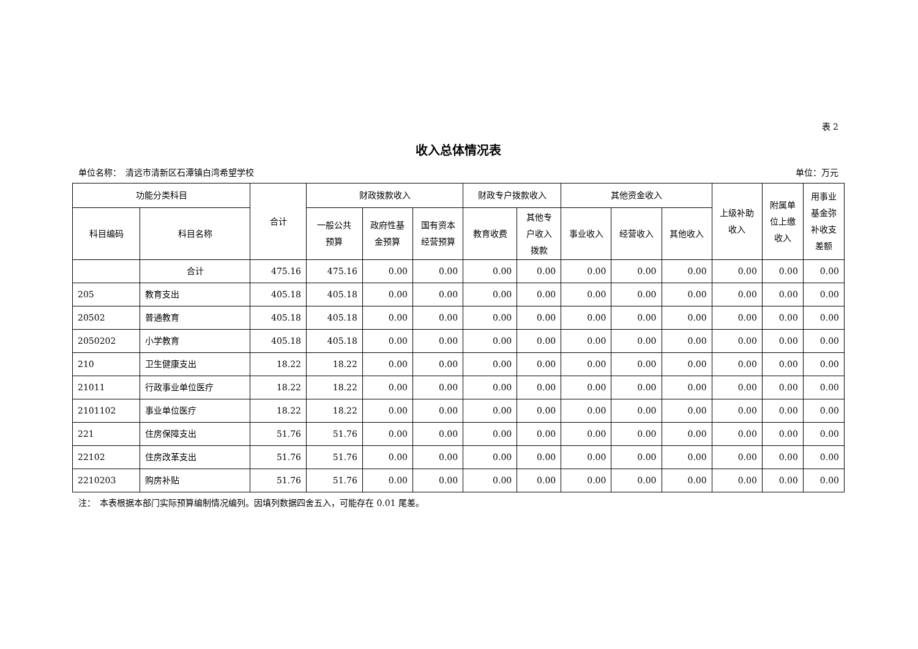表 2
收入总体情况表
单位名称：　清远市清新区石潭镇白湾希望学校 单位：万元
| 功能分类科目 | | 合计 | 财政拨款收入 | | | 财政专户拨款收入 | | 其他资金收入 | | | 上级补助 收入 | 附属单 位上缴 收入 | 用事业 基金弥 补收支 差额 |
| --- | --- | --- | --- | --- | --- | --- | --- | --- | --- | --- | --- | --- | --- |
| 科目编码 | 科目名称 | | 一般公共 预算 | 政府性基 金预算 | 国有资本 经营预算 | 教育收费 | 其他专 户收入 拨款 | 事业收入 | 经营收入 | 其他收入 | | | |
| | 合计 | 475.16 | 475.16 | 0.00 | 0.00 | 0.00 | 0.00 | 0.00 | 0.00 | 0.00 | 0.00 | 0.00 | 0.00 |
| 205 | 教育支出 | 405.18 | 405.18 | 0.00 | 0.00 | 0.00 | 0.00 | 0.00 | 0.00 | 0.00 | 0.00 | 0.00 | 0.00 |
| 20502 | 普通教育 | 405.18 | 405.18 | 0.00 | 0.00 | 0.00 | 0.00 | 0.00 | 0.00 | 0.00 | 0.00 | 0.00 | 0.00 |
| 2050202 | 小学教育 | 405.18 | 405.18 | 0.00 | 0.00 | 0.00 | 0.00 | 0.00 | 0.00 | 0.00 | 0.00 | 0.00 | 0.00 |
| 210 | 卫生健康支出 | 18.22 | 18.22 | 0.00 | 0.00 | 0.00 | 0.00 | 0.00 | 0.00 | 0.00 | 0.00 | 0.00 | 0.00 |
| 21011 | 行政事业单位医疗 | 18.22 | 18.22 | 0.00 | 0.00 | 0.00 | 0.00 | 0.00 | 0.00 | 0.00 | 0.00 | 0.00 | 0.00 |
| 2101102 | 事业单位医疗 | 18.22 | 18.22 | 0.00 | 0.00 | 0.00 | 0.00 | 0.00 | 0.00 | 0.00 | 0.00 | 0.00 | 0.00 |
| 221 | 住房保障支出 | 51.76 | 51.76 | 0.00 | 0.00 | 0.00 | 0.00 | 0.00 | 0.00 | 0.00 | 0.00 | 0.00 | 0.00 |
| 22102 | 住房改革支出 | 51.76 | 51.76 | 0.00 | 0.00 | 0.00 | 0.00 | 0.00 | 0.00 | 0.00 | 0.00 | 0.00 | 0.00 |
| 2210203 | 购房补贴 | 51.76 | 51.76 | 0.00 | 0.00 | 0.00 | 0.00 | 0.00 | 0.00 | 0.00 | 0.00 | 0.00 | 0.00 |
注：　本表根据本部门实际预算编制情况编列。因填列数据四舍五入，可能存在 0.01 尾差。